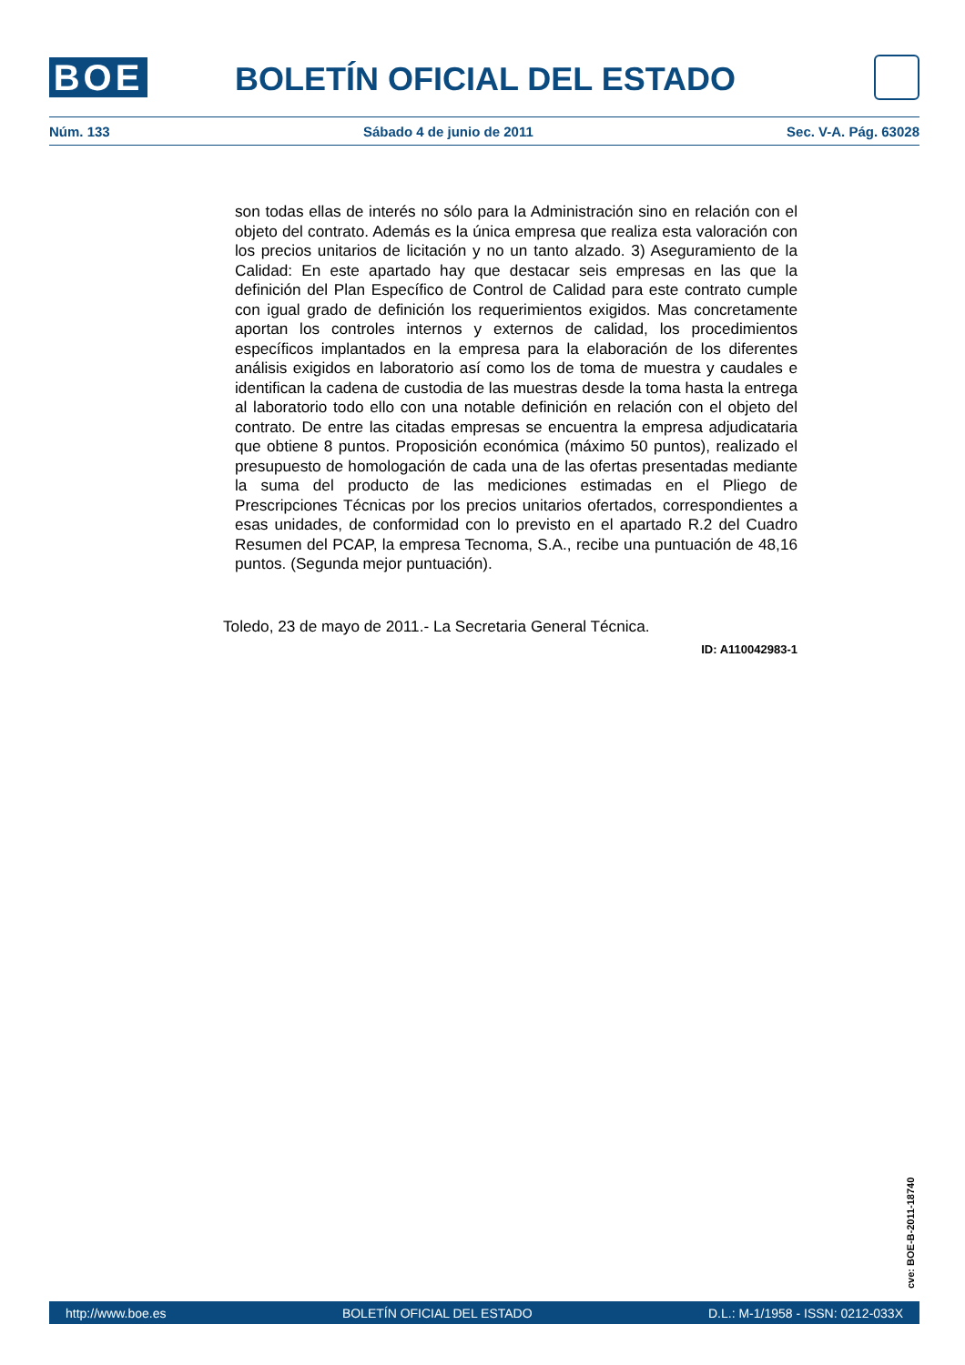BOE BOLETÍN OFICIAL DEL ESTADO
Núm. 133 Sábado 4 de junio de 2011 Sec. V-A. Pág. 63028
son todas ellas de interés no sólo para la Administración sino en relación con el objeto del contrato. Además es la única empresa que realiza esta valoración con los precios unitarios de licitación y no un tanto alzado. 3) Aseguramiento de la Calidad: En este apartado hay que destacar seis empresas en las que la definición del Plan Específico de Control de Calidad para este contrato cumple con igual grado de definición los requerimientos exigidos. Mas concretamente aportan los controles internos y externos de calidad, los procedimientos específicos implantados en la empresa para la elaboración de los diferentes análisis exigidos en laboratorio así como los de toma de muestra y caudales e identifican la cadena de custodia de las muestras desde la toma hasta la entrega al laboratorio todo ello con una notable definición en relación con el objeto del contrato. De entre las citadas empresas se encuentra la empresa adjudicataria que obtiene 8 puntos. Proposición económica (máximo 50 puntos), realizado el presupuesto de homologación de cada una de las ofertas presentadas mediante la suma del producto de las mediciones estimadas en el Pliego de Prescripciones Técnicas por los precios unitarios ofertados, correspondientes a esas unidades, de conformidad con lo previsto en el apartado R.2 del Cuadro Resumen del PCAP, la empresa Tecnoma, S.A., recibe una puntuación de 48,16 puntos. (Segunda mejor puntuación).
Toledo, 23 de mayo de 2011.- La Secretaria General Técnica.
ID: A110042983-1
cve: BOE-B-2011-18740
http://www.boe.es BOLETÍN OFICIAL DEL ESTADO D.L.: M-1/1958 - ISSN: 0212-033X